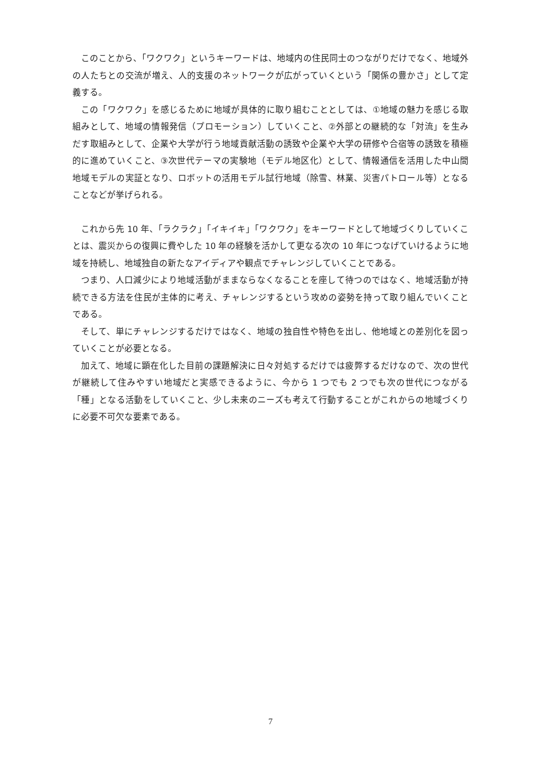このことから、「ワクワク」というキーワードは、地域内の住民同士のつながりだけでなく、地域外の人たちとの交流が増え、人的支援のネットワークが広がっていくという「関係の豊かさ」として定義する。
この「ワクワク」を感じるために地域が具体的に取り組むこととしては、①地域の魅力を感じる取組みとして、地域の情報発信（プロモーション）していくこと、②外部との継続的な「対流」を生みだす取組みとして、企業や大学が行う地域貢献活動の誘致や企業や大学の研修や合宿等の誘致を積極的に進めていくこと、③次世代テーマの実験地（モデル地区化）として、情報通信を活用した中山間地域モデルの実証となり、ロボットの活用モデル試行地域（除雪、林業、災害パトロール等）となることなどが挙げられる。
これから先 10 年、「ラクラク」「イキイキ」「ワクワク」をキーワードとして地域づくりしていくことは、震災からの復興に費やした 10 年の経験を活かして更なる次の 10 年につなげていけるように地域を持続し、地域独自の新たなアイディアや観点でチャレンジしていくことである。
つまり、人口減少により地域活動がままならなくなることを座して待つのではなく、地域活動が持続できる方法を住民が主体的に考え、チャレンジするという攻めの姿勢を持って取り組んでいくことである。
そして、単にチャレンジするだけではなく、地域の独自性や特色を出し、他地域との差別化を図っていくことが必要となる。
加えて、地域に顕在化した目前の課題解決に日々対処するだけでは疲弊するだけなので、次の世代が継続して住みやすい地域だと実感できるように、今から 1 つでも 2 つでも次の世代につながる「種」となる活動をしていくこと、少し未来のニーズも考えて行動することがこれからの地域づくりに必要不可欠な要素である。
7